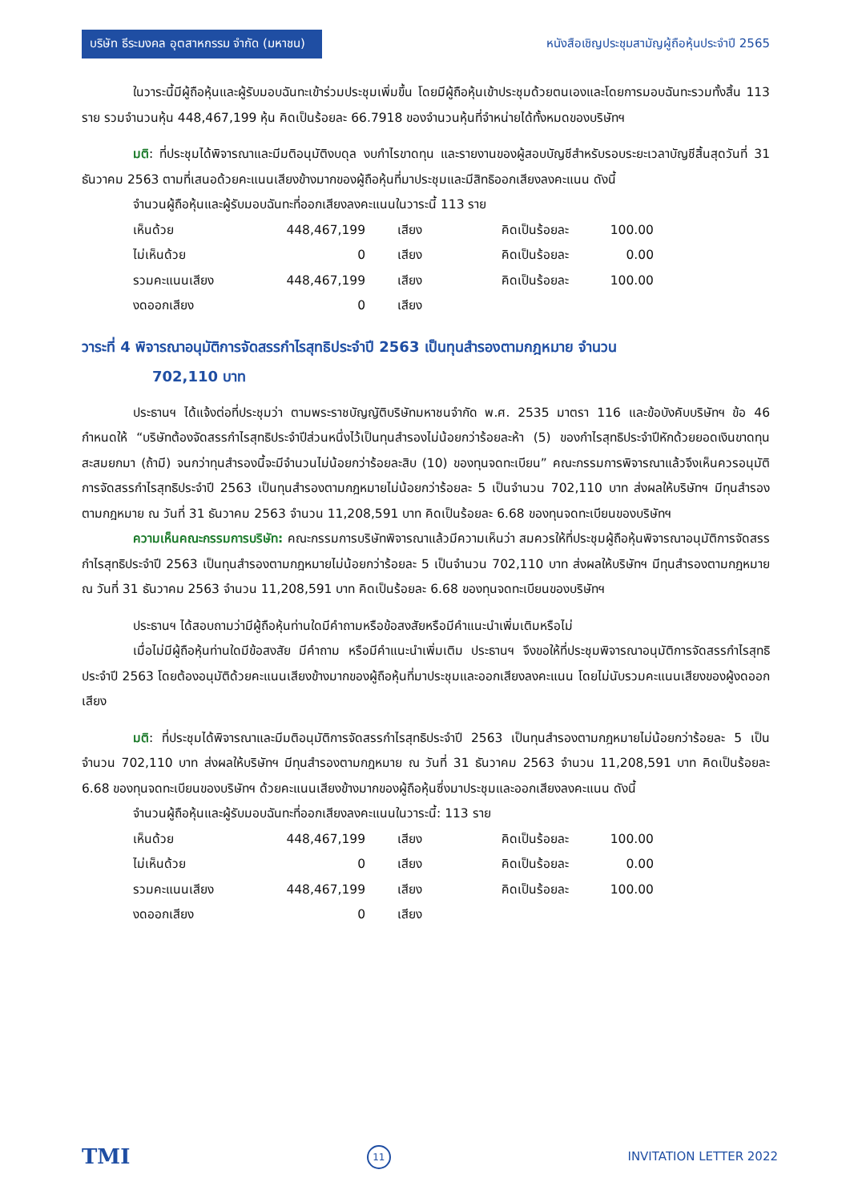บริษัท ธีระมงคล อุตสาหกรรม จำกัด (มหาชน)
หนังสือเชิญประชุมสามัญผู้ถือหุ้นประจำปี 2565
ในวาระนี้มีผู้ถือหุ้นและผู้รับมอบฉันทะเข้าร่วมประชุมเพิ่มขึ้น โดยมีผู้ถือหุ้นเข้าประชุมด้วยตนเองและโดยการมอบฉันทะรวมทั้งสิ้น 113 ราย รวมจำนวนหุ้น 448,467,199 หุ้น คิดเป็นร้อยละ 66.7918 ของจำนวนหุ้นที่จำหน่ายได้ทั้งหมดของบริษัทฯ
มติ: ที่ประชุมได้พิจารณาและมีมติอนุมัติงบดุล งบกำไรขาดทุน และรายงานของผู้สอบบัญชีสำหรับรอบระยะเวลาบัญชีสิ้นสุดวันที่ 31 ธันวาคม 2563 ตามที่เสนอด้วยคะแนนเสียงข้างมากของผู้ถือหุ้นที่มาประชุมและมีสิทธิออกเสียงลงคะแนน ดังนี้
จำนวนผู้ถือหุ้นและผู้รับมอบฉันทะที่ออกเสียงลงคะแนนในวาระนี้ 113 ราย
| เห็นด้วย | 448,467,199 | เสียง | คิดเป็นร้อยละ | 100.00 |
| ไม่เห็นด้วย | 0 | เสียง | คิดเป็นร้อยละ | 0.00 |
| รวมคะแนนเสียง | 448,467,199 | เสียง | คิดเป็นร้อยละ | 100.00 |
| งดออกเสียง | 0 | เสียง | | |
วาระที่ 4 พิจารณาอนุมัติการจัดสรรกำไรสุทธิประจำปี 2563 เป็นทุนสำรองตามกฎหมาย จำนวน
702,110 บาท
ประธานฯ ได้แจ้งต่อที่ประชุมว่า ตามพระราชบัญญัติบริษัทมหาชนจำกัด พ.ศ. 2535 มาตรา 116 และข้อบังคับบริษัทฯ ข้อ 46 กำหนดให้ “บริษัทต้องจัดสรรกำไรสุทธิประจำปีส่วนหนึ่งไว้เป็นทุนสำรองไม่น้อยกว่าร้อยละห้า (5) ของกำไรสุทธิประจำปีหักด้วยยอดเงินขาดทุนสะสมยกมา (ถ้ามี) จนกว่าทุนสำรองนี้จะมีจำนวนไม่น้อยกว่าร้อยละสิบ (10) ของทุนจดทะเบียน” คณะกรรมการพิจารณาแล้วจึงเห็นควรอนุมัติการจัดสรรกำไรสุทธิประจำปี 2563 เป็นทุนสำรองตามกฎหมายไม่น้อยกว่าร้อยละ 5 เป็นจำนวน 702,110 บาท ส่งผลให้บริษัทฯ มีทุนสำรองตามกฎหมาย ณ วันที่ 31 ธันวาคม 2563 จำนวน 11,208,591 บาท คิดเป็นร้อยละ 6.68 ของทุนจดทะเบียนของบริษัทฯ
ความเห็นคณะกรรมการบริษัท: คณะกรรมการบริษัทพิจารณาแล้วมีความเห็นว่า สมควรให้ที่ประชุมผู้ถือหุ้นพิจารณาอนุมัติการจัดสรรกำไรสุทธิประจำปี 2563 เป็นทุนสำรองตามกฎหมายไม่น้อยกว่าร้อยละ 5 เป็นจำนวน 702,110 บาท ส่งผลให้บริษัทฯ มีทุนสำรองตามกฎหมาย ณ วันที่ 31 ธันวาคม 2563 จำนวน 11,208,591 บาท คิดเป็นร้อยละ 6.68 ของทุนจดทะเบียนของบริษัทฯ
ประธานฯ ได้สอบถามว่ามีผู้ถือหุ้นท่านใดมีคำถามหรือข้อสงสัยหรือมีคำแนะนำเพิ่มเติมหรือไม่
เมื่อไม่มีผู้ถือหุ้นท่านใดมีข้อสงสัย มีคำถาม หรือมีคำแนะนำเพิ่มเติม ประธานฯ จึงขอให้ที่ประชุมพิจารณาอนุมัติการจัดสรรกำไรสุทธิประจำปี 2563 โดยต้องอนุมัติด้วยคะแนนเสียงข้างมากของผู้ถือหุ้นที่มาประชุมและออกเสียงลงคะแนน โดยไม่นับรวมคะแนนเสียงของผู้งดออกเสียง
มติ: ที่ประชุมได้พิจารณาและมีมติอนุมัติการจัดสรรกำไรสุทธิประจำปี 2563 เป็นทุนสำรองตามกฎหมายไม่น้อยกว่าร้อยละ 5 เป็นจำนวน 702,110 บาท ส่งผลให้บริษัทฯ มีทุนสำรองตามกฎหมาย ณ วันที่ 31 ธันวาคม 2563 จำนวน 11,208,591 บาท คิดเป็นร้อยละ 6.68 ของทุนจดทะเบียนของบริษัทฯ ด้วยคะแนนเสียงข้างมากของผู้ถือหุ้นซึ่งมาประชุมและออกเสียงลงคะแนน ดังนี้
จำนวนผู้ถือหุ้นและผู้รับมอบฉันทะที่ออกเสียงลงคะแนนในวาระนี้: 113 ราย
| เห็นด้วย | 448,467,199 | เสียง | คิดเป็นร้อยละ | 100.00 |
| ไม่เห็นด้วย | 0 | เสียง | คิดเป็นร้อยละ | 0.00 |
| รวมคะแนนเสียง | 448,467,199 | เสียง | คิดเป็นร้อยละ | 100.00 |
| งดออกเสียง | 0 | เสียง | | |
TMI 11 INVITATION LETTER 2022